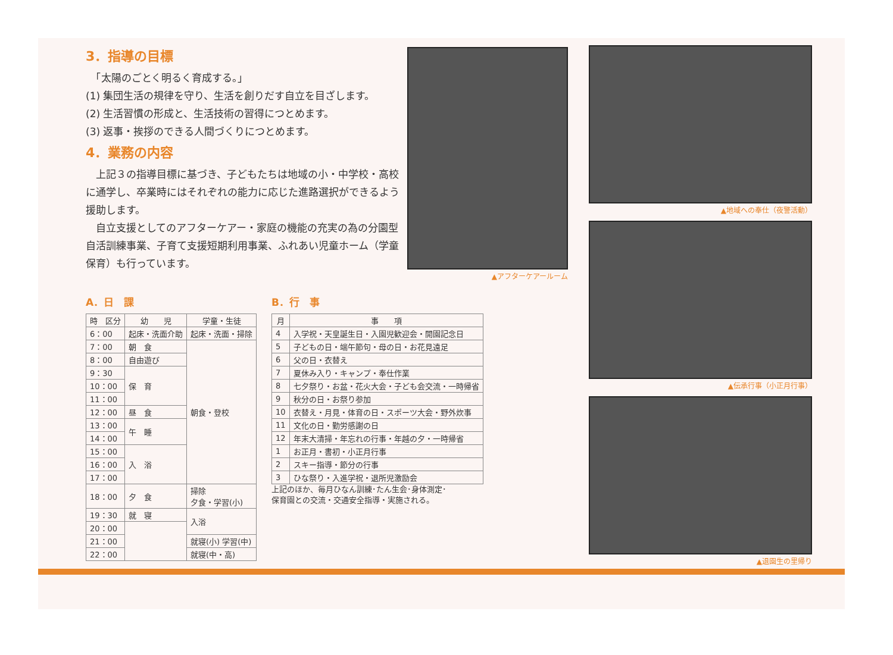3．指導の目標
　「太陽のごとく明るく育成する。」
(1) 集団生活の規律を守り、生活を創りだす自立を目ざします。
(2) 生活習慣の形成と、生活技術の習得につとめます。
(3) 返事・挨拶のできる人間づくりにつとめます。
4．業務の内容
　上記３の指導目標に基づき、子どもたちは地域の小・中学校・高校に通学し、卒業時にはそれぞれの能力に応じた進路選択ができるよう援助します。
　自立支援としてのアフターケアー・家庭の機能の充実の為の分園型自活訓練事業、子育て支援短期利用事業、ふれあい児童ホーム（学童保育）も行っています。
▲アフターケアールーム
▲地域への奉仕（夜警活動）
▲伝承行事（小正月行事）
▲退園生の里帰り
A．日　課
| 時 区分 | 幼 児 | 学童・生徒 |
| --- | --- | --- |
| 6：00 | 起床・洗面介助 | 起床・洗面・掃除 |
| 7：00 | 朝 食 | 朝食・登校 |
| 8：00 | 自由遊び | |
| 9：30 | 保 育 | |
| 10：00 | | |
| 11：00 | | |
| 12：00 | 昼 食 | |
| 13：00 | 午 睡 | |
| 14：00 | | |
| 15：00 | 入 浴 | |
| 16：00 | | |
| 17：00 | | |
| 18：00 | 夕 食 | 掃除 夕食・学習(小) |
| 19：30 | 就 寝 | 入浴 |
| 20：00 | | |
| 21：00 | | 就寝(小) 学習(中) |
| 22：00 | | 就寝(中・高) |
B．行　事
| 月 | 事 項 |
| --- | --- |
| 4 | 入学祝・天皇誕生日・入園児歓迎会・開園記念日 |
| 5 | 子どもの日・端午節句・母の日・お花見遠足 |
| 6 | 父の日・衣替え |
| 7 | 夏休み入り・キャンプ・奉仕作業 |
| 8 | 七夕祭り・お盆・花火大会・子ども会交流・一時帰省 |
| 9 | 秋分の日・お祭り参加 |
| 10 | 衣替え・月見・体育の日・スポーツ大会・野外炊事 |
| 11 | 文化の日・勤労感謝の日 |
| 12 | 年末大清掃・年忘れの行事・年越の夕・一時帰省 |
| 1 | お正月・書初・小正月行事 |
| 2 | スキー指導・節分の行事 |
| 3 | ひな祭り・入進学祝・退所児激励会 |
上記のほか、毎月ひなん訓練･たん生会･身体測定･
保育園との交流・交通安全指導・実施される。